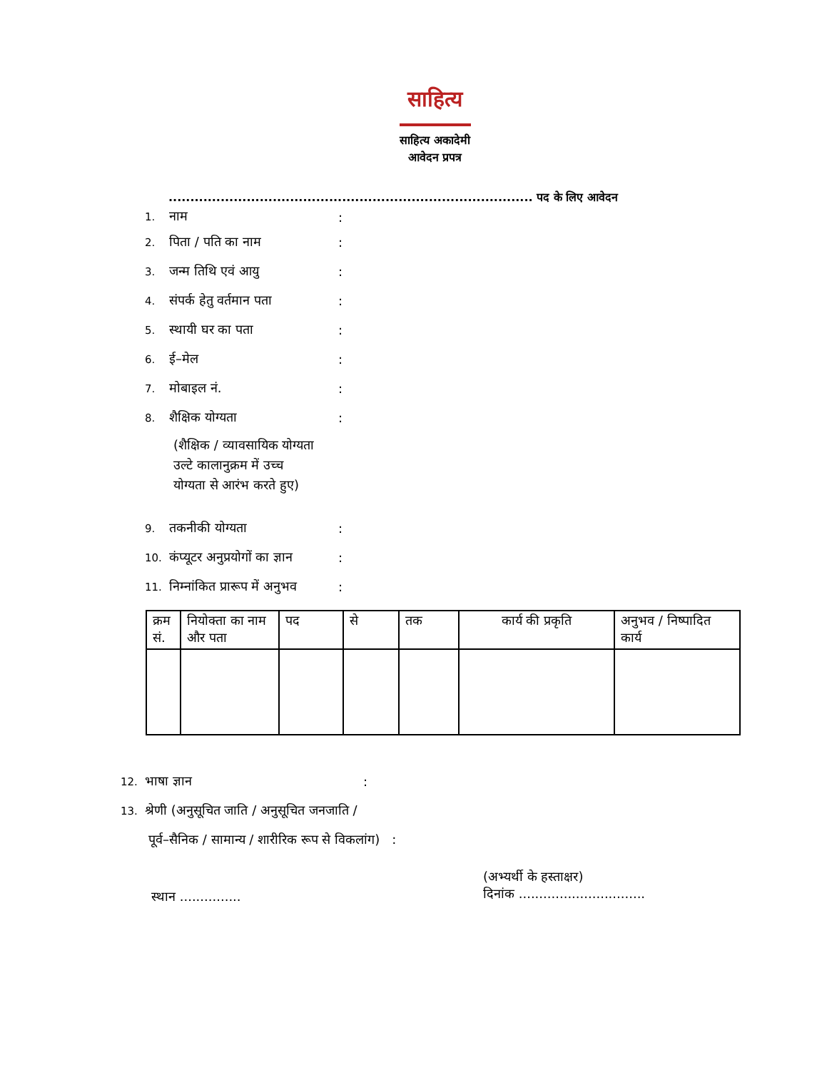साहित्य
साहित्य अकादेमी
आवेदन प्रपत्र
.................................................................................... पद के लिए आवेदन
1. नाम:
2. पिता / पति का नाम:
3. जन्म तिथि एवं आयु:
4. संपर्क हेतु वर्तमान पता:
5. स्थायी घर का पता:
6. ई–मेल:
7. मोबाइल नं.:
8. शैक्षिक योग्यता:
(शैक्षिक / व्यावसायिक योग्यता
उल्टे कालानुक्रम में उच्च
योग्यता से आरंभ करते हुए)
9. तकनीकी योग्यता:
10. कंप्यूटर अनुप्रयोगों का ज्ञान:
11. निम्नांकित प्रारूप में अनुभव:
| क्रम सं. | नियोक्ता का नाम और पता | पद | से | तक | कार्य की प्रकृति | अनुभव / निष्पादित कार्य |
| --- | --- | --- | --- | --- | --- | --- |
12. भाषा ज्ञान:
13. श्रेणी (अनुसूचित जाति / अनुसूचित जनजाति /
पूर्व–सैनिक / सामान्य / शारीरिक रूप से विकलांग) :
स्थान ...............
(अभ्यर्थी के हस्ताक्षर)
दिनांक ...............................